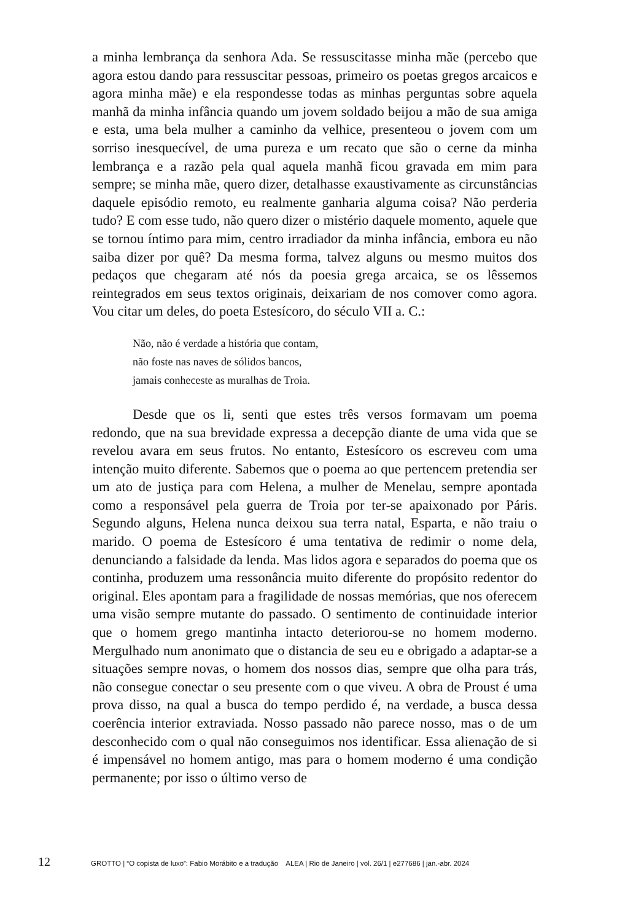a minha lembrança da senhora Ada. Se ressuscitasse minha mãe (percebo que agora estou dando para ressuscitar pessoas, primeiro os poetas gregos arcaicos e agora minha mãe) e ela respondesse todas as minhas perguntas sobre aquela manhã da minha infância quando um jovem soldado beijou a mão de sua amiga e esta, uma bela mulher a caminho da velhice, presenteou o jovem com um sorriso inesquecível, de uma pureza e um recato que são o cerne da minha lembrança e a razão pela qual aquela manhã ficou gravada em mim para sempre; se minha mãe, quero dizer, detalhasse exaustivamente as circunstâncias daquele episódio remoto, eu realmente ganharia alguma coisa? Não perderia tudo? E com esse tudo, não quero dizer o mistério daquele momento, aquele que se tornou íntimo para mim, centro irradiador da minha infância, embora eu não saiba dizer por quê? Da mesma forma, talvez alguns ou mesmo muitos dos pedaços que chegaram até nós da poesia grega arcaica, se os lêssemos reintegrados em seus textos originais, deixariam de nos comover como agora. Vou citar um deles, do poeta Estesícoro, do século VII a. C.:
Não, não é verdade a história que contam,
não foste nas naves de sólidos bancos,
jamais conheceste as muralhas de Troia.
Desde que os li, senti que estes três versos formavam um poema redondo, que na sua brevidade expressa a decepção diante de uma vida que se revelou avara em seus frutos. No entanto, Estesícoro os escreveu com uma intenção muito diferente. Sabemos que o poema ao que pertencem pretendia ser um ato de justiça para com Helena, a mulher de Menelau, sempre apontada como a responsável pela guerra de Troia por ter-se apaixonado por Páris. Segundo alguns, Helena nunca deixou sua terra natal, Esparta, e não traiu o marido. O poema de Estesícoro é uma tentativa de redimir o nome dela, denunciando a falsidade da lenda. Mas lidos agora e separados do poema que os continha, produzem uma ressonância muito diferente do propósito redentor do original. Eles apontam para a fragilidade de nossas memórias, que nos oferecem uma visão sempre mutante do passado. O sentimento de continuidade interior que o homem grego mantinha intacto deteriorou-se no homem moderno. Mergulhado num anonimato que o distancia de seu eu e obrigado a adaptar-se a situações sempre novas, o homem dos nossos dias, sempre que olha para trás, não consegue conectar o seu presente com o que viveu. A obra de Proust é uma prova disso, na qual a busca do tempo perdido é, na verdade, a busca dessa coerência interior extraviada. Nosso passado não parece nosso, mas o de um desconhecido com o qual não conseguimos nos identificar. Essa alienação de si é impensável no homem antigo, mas para o homem moderno é uma condição permanente; por isso o último verso de
12 GROTTO | “O copista de luxo”: Fabio Morábito e a tradução ALEA | Rio de Janeiro | vol. 26/1 | e277686 | jan.-abr. 2024